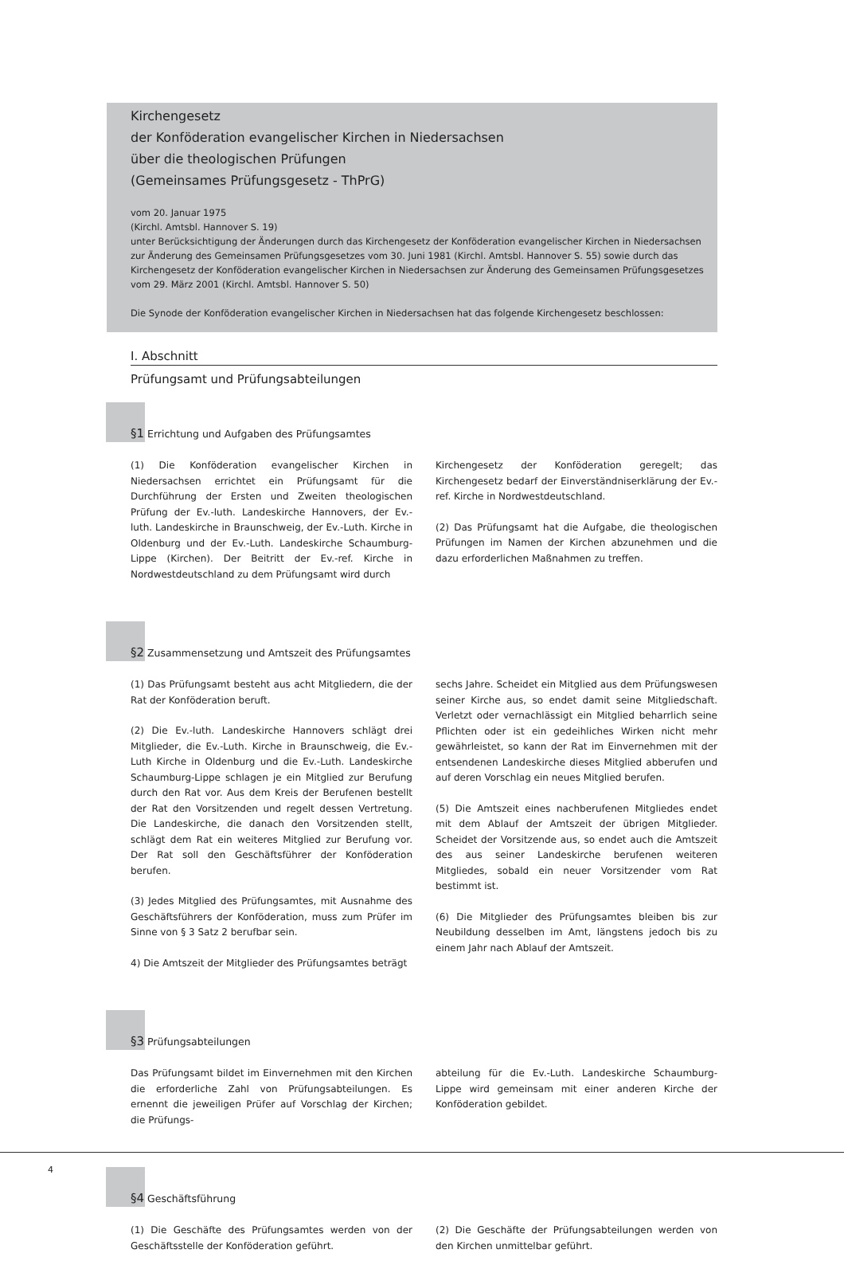Kirchengesetz
der Konföderation evangelischer Kirchen in Niedersachsen
über die theologischen Prüfungen
(Gemeinsames Prüfungsgesetz - ThPrG)
vom 20. Januar 1975
(Kirchl. Amtsbl. Hannover S. 19)
unter Berücksichtigung der Änderungen durch das Kirchengesetz der Konföderation evangelischer Kirchen in Niedersachsen zur Änderung des Gemeinsamen Prüfungsgesetzes vom 30. Juni 1981 (Kirchl. Amtsbl. Hannover S. 55) sowie durch das Kirchengesetz der Konföderation evangelischer Kirchen in Niedersachsen zur Änderung des Gemeinsamen Prüfungsgesetzes vom 29. März 2001 (Kirchl. Amtsbl. Hannover S. 50)
Die Synode der Konföderation evangelischer Kirchen in Niedersachsen hat das folgende Kirchengesetz beschlossen:
I. Abschnitt
Prüfungsamt und Prüfungsabteilungen
§1 Errichtung und Aufgaben des Prüfungsamtes
(1) Die Konföderation evangelischer Kirchen in Niedersachsen errichtet ein Prüfungsamt für die Durchführung der Ersten und Zweiten theologischen Prüfung der Ev.-luth. Landeskirche Hannovers, der Ev.-luth. Landeskirche in Braunschweig, der Ev.-Luth. Kirche in Oldenburg und der Ev.-Luth. Landeskirche Schaumburg-Lippe (Kirchen). Der Beitritt der Ev.-ref. Kirche in Nordwestdeutschland zu dem Prüfungsamt wird durch
Kirchengesetz der Konföderation geregelt; das Kirchengesetz bedarf der Einverständniserklärung der Ev.-ref. Kirche in Nordwestdeutschland.
(2) Das Prüfungsamt hat die Aufgabe, die theologischen Prüfungen im Namen der Kirchen abzunehmen und die dazu erforderlichen Maßnahmen zu treffen.
§2 Zusammensetzung und Amtszeit des Prüfungsamtes
(1) Das Prüfungsamt besteht aus acht Mitgliedern, die der Rat der Konföderation beruft.
(2) Die Ev.-luth. Landeskirche Hannovers schlägt drei Mitglieder, die Ev.-Luth. Kirche in Braunschweig, die Ev.-Luth Kirche in Oldenburg und die Ev.-Luth. Landeskirche Schaumburg-Lippe schlagen je ein Mitglied zur Berufung durch den Rat vor. Aus dem Kreis der Berufenen bestellt der Rat den Vorsitzenden und regelt dessen Vertretung. Die Landeskirche, die danach den Vorsitzenden stellt, schlägt dem Rat ein weiteres Mitglied zur Berufung vor. Der Rat soll den Geschäftsführer der Konföderation berufen.
(3) Jedes Mitglied des Prüfungsamtes, mit Ausnahme des Geschäftsführers der Konföderation, muss zum Prüfer im Sinne von § 3 Satz 2 berufbar sein.
4) Die Amtszeit der Mitglieder des Prüfungsamtes beträgt
sechs Jahre. Scheidet ein Mitglied aus dem Prüfungswesen seiner Kirche aus, so endet damit seine Mitgliedschaft. Verletzt oder vernachlässigt ein Mitglied beharrlich seine Pflichten oder ist ein gedeihliches Wirken nicht mehr gewährleistet, so kann der Rat im Einvernehmen mit der entsendenen Landeskirche dieses Mitglied abberufen und auf deren Vorschlag ein neues Mitglied berufen.
(5) Die Amtszeit eines nachberufenen Mitgliedes endet mit dem Ablauf der Amtszeit der übrigen Mitglieder. Scheidet der Vorsitzende aus, so endet auch die Amtszeit des aus seiner Landeskirche berufenen weiteren Mitgliedes, sobald ein neuer Vorsitzender vom Rat bestimmt ist.
(6) Die Mitglieder des Prüfungsamtes bleiben bis zur Neubildung desselben im Amt, längstens jedoch bis zu einem Jahr nach Ablauf der Amtszeit.
§3 Prüfungsabteilungen
Das Prüfungsamt bildet im Einvernehmen mit den Kirchen die erforderliche Zahl von Prüfungsabteilungen. Es ernennt die jeweiligen Prüfer auf Vorschlag der Kirchen; die Prüfungs-
abteilung für die Ev.-Luth. Landeskirche Schaumburg-Lippe wird gemeinsam mit einer anderen Kirche der Konföderation gebildet.
§4 Geschäftsführung
(1) Die Geschäfte des Prüfungsamtes werden von der Geschäftsstelle der Konföderation geführt.
(2) Die Geschäfte der Prüfungsabteilungen werden von den Kirchen unmittelbar geführt.
4